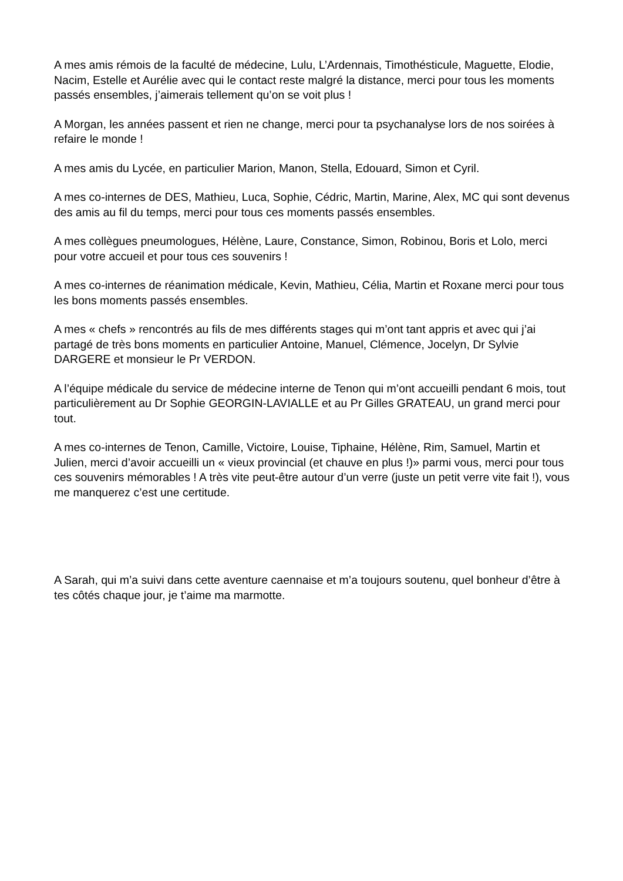A mes amis rémois de la faculté de médecine, Lulu, L’Ardennais, Timothésticule, Maguette, Elodie, Nacim, Estelle et Aurélie avec qui le contact reste malgré la distance, merci pour tous les moments passés ensembles, j’aimerais tellement qu’on se voit plus !
A Morgan, les années passent et rien ne change, merci pour ta psychanalyse lors de nos soirées à refaire le monde !
A mes amis du Lycée, en particulier Marion, Manon, Stella, Edouard, Simon et Cyril.
A mes co-internes de DES, Mathieu, Luca, Sophie, Cédric, Martin, Marine, Alex, MC qui sont devenus des amis au fil du temps, merci pour tous ces moments passés ensembles.
A mes collègues pneumologues, Hélène, Laure, Constance, Simon, Robinou, Boris et Lolo, merci pour votre accueil et pour tous ces souvenirs !
A mes co-internes de réanimation médicale, Kevin, Mathieu, Célia, Martin et Roxane merci pour tous les bons moments passés ensembles.
A mes « chefs » rencontrés au fils de mes différents stages qui m’ont tant appris et avec qui j’ai partagé de très bons moments en particulier Antoine, Manuel, Clémence, Jocelyn, Dr Sylvie DARGERE et monsieur le Pr VERDON.
A l’équipe médicale du service de médecine interne de Tenon qui m’ont accueilli pendant 6 mois, tout particulièrement au Dr Sophie GEORGIN-LAVIALLE et au Pr Gilles GRATEAU, un grand merci pour tout.
A mes co-internes de Tenon, Camille, Victoire, Louise, Tiphaine, Hélène, Rim, Samuel, Martin et Julien, merci d’avoir accueilli un « vieux provincial (et chauve en plus !)» parmi vous, merci pour tous ces souvenirs mémorables ! A très vite peut-être autour d’un verre (juste un petit verre vite fait !), vous me manquerez c’est une certitude.
A Sarah, qui m’a suivi dans cette aventure caennaise et m’a toujours soutenu, quel bonheur d’être à tes côtés chaque jour, je t’aime ma marmotte.